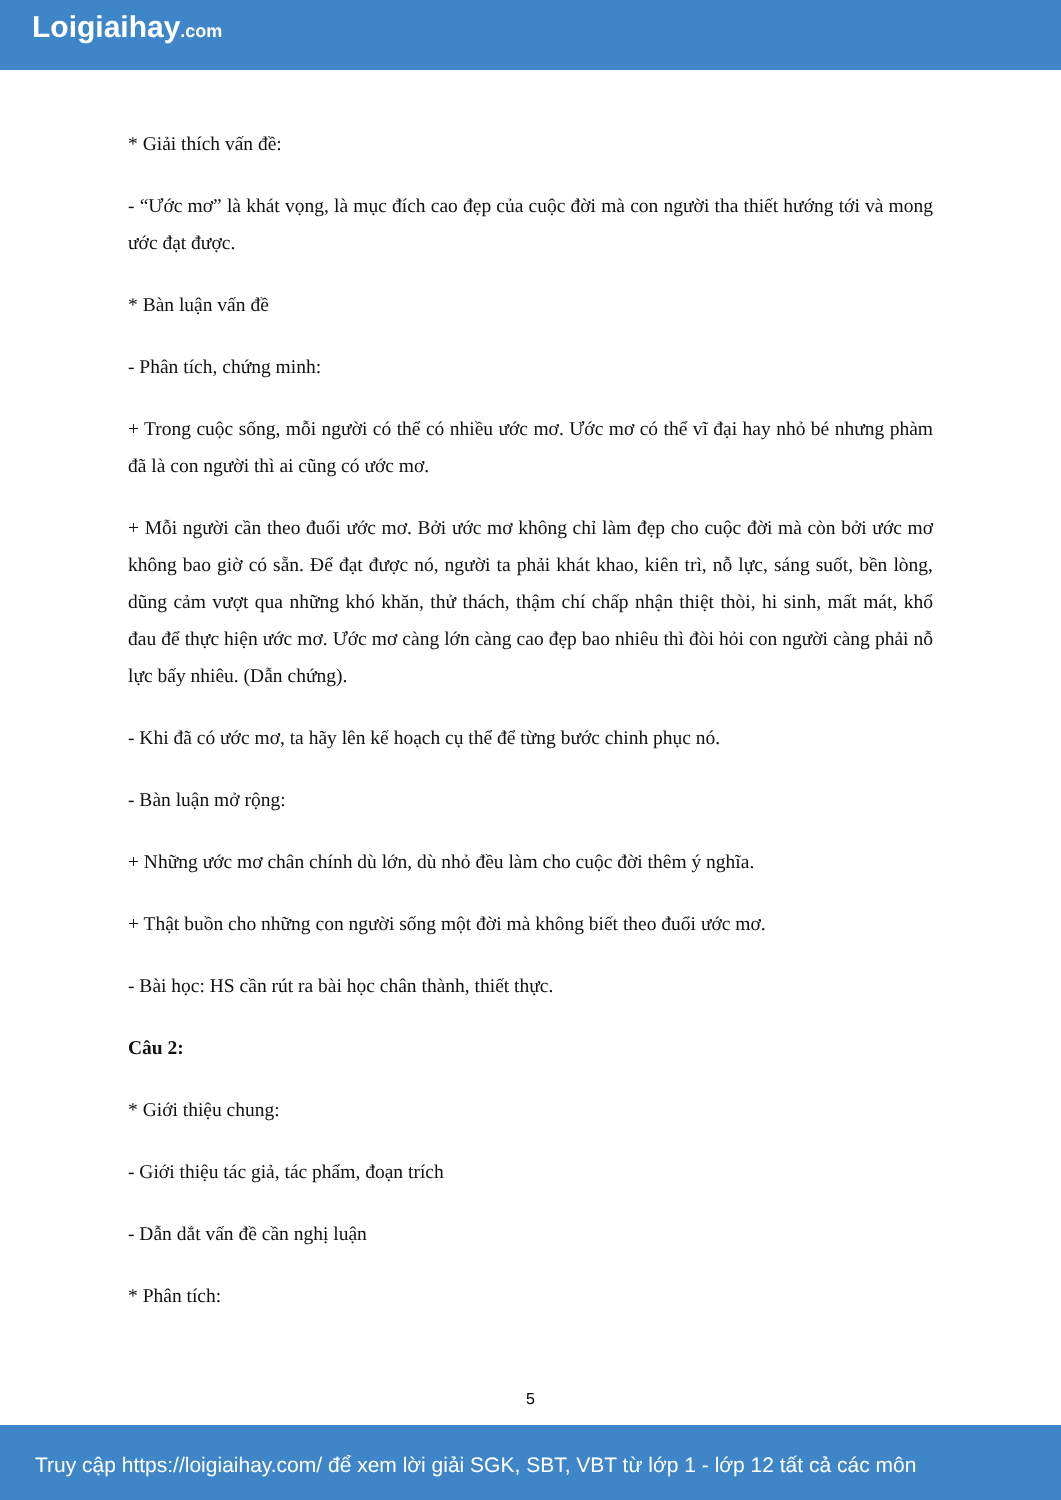Loigiaihay.com
* Giải thích vấn đề:
- “Ước mơ” là khát vọng, là mục đích cao đẹp của cuộc đời mà con người tha thiết hướng tới và mong ước đạt được.
* Bàn luận vấn đề
- Phân tích, chứng minh:
+ Trong cuộc sống, mỗi người có thể có nhiều ước mơ. Ước mơ có thể vĩ đại hay nhỏ bé nhưng phàm đã là con người thì ai cũng có ước mơ.
+ Mỗi người cần theo đuổi ước mơ. Bởi ước mơ không chỉ làm đẹp cho cuộc đời mà còn bởi ước mơ không bao giờ có sẵn. Để đạt được nó, người ta phải khát khao, kiên trì, nỗ lực, sáng suốt, bền lòng, dũng cảm vượt qua những khó khăn, thử thách, thậm chí chấp nhận thiệt thòi, hi sinh, mất mát, khổ đau để thực hiện ước mơ. Ước mơ càng lớn càng cao đẹp bao nhiêu thì đòi hỏi con người càng phải nỗ lực bấy nhiêu. (Dẫn chứng).
- Khi đã có ước mơ, ta hãy lên kế hoạch cụ thể để từng bước chinh phục nó.
- Bàn luận mở rộng:
+ Những ước mơ chân chính dù lớn, dù nhỏ đều làm cho cuộc đời thêm ý nghĩa.
+ Thật buồn cho những con người sống một đời mà không biết theo đuổi ước mơ.
- Bài học: HS cần rút ra bài học chân thành, thiết thực.
Câu 2:
* Giới thiệu chung:
- Giới thiệu tác giả, tác phẩm, đoạn trích
- Dẫn dắt vấn đề cần nghị luận
* Phân tích:
5
Truy cập https://loigiaihay.com/ để xem lời giải SGK, SBT, VBT từ lớp 1 - lớp 12 tất cả các môn